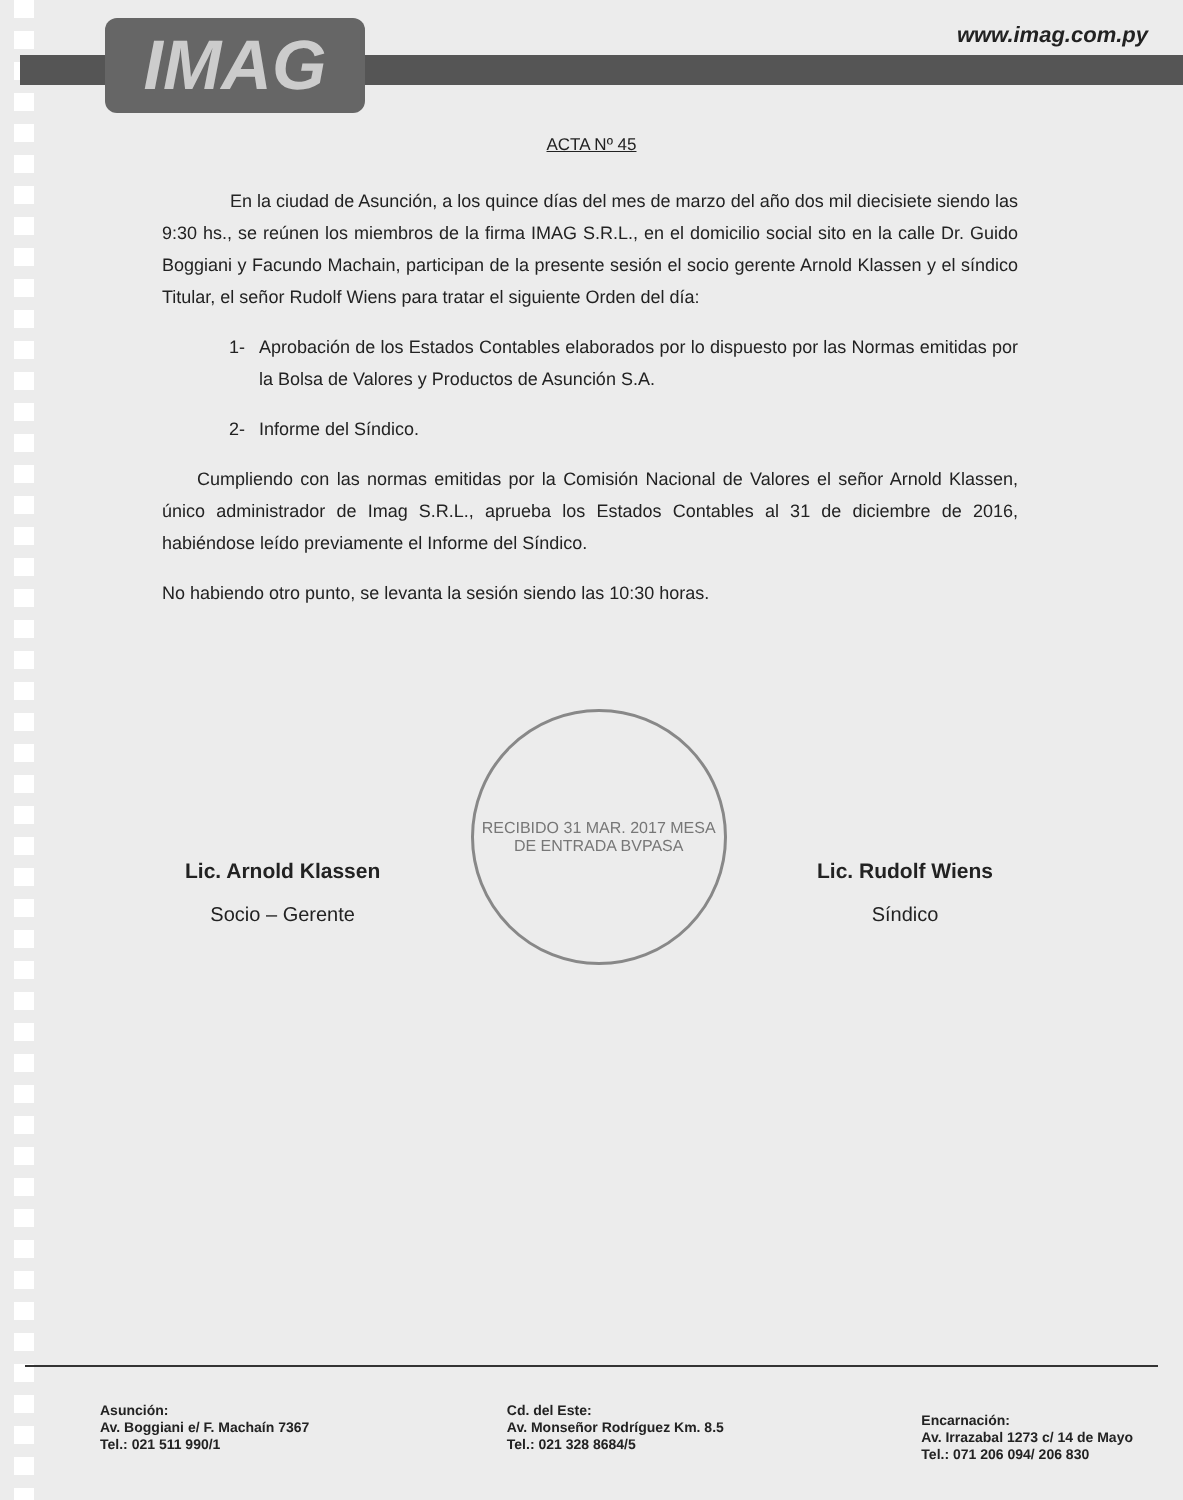IMAG www.imag.com.py
ACTA Nº 45
En la ciudad de Asunción, a los quince días del mes de marzo del año dos mil diecisiete siendo las 9:30 hs., se reúnen los miembros de la firma IMAG S.R.L., en el domicilio social sito en la calle Dr. Guido Boggiani y Facundo Machain, participan de la presente sesión el socio gerente Arnold Klassen y el síndico Titular, el señor Rudolf Wiens para tratar el siguiente Orden del día:
1- Aprobación de los Estados Contables elaborados por lo dispuesto por las Normas emitidas por la Bolsa de Valores y Productos de Asunción S.A.
2- Informe del Síndico.
Cumpliendo con las normas emitidas por la Comisión Nacional de Valores el señor Arnold Klassen, único administrador de Imag S.R.L., aprueba los Estados Contables al 31 de diciembre de 2016, habiéndose leído previamente el Informe del Síndico.
No habiendo otro punto, se levanta la sesión siendo las 10:30 horas.
Lic. Arnold Klassen
Socio – Gerente
RECIBIDO 31 MAR. 2017 MESA DE ENTRADA BVPASA
Lic. Rudolf Wiens
Síndico
Asunción:
Av. Boggiani e/ F. Machaín 7367
Tel.: 021 511 990/1
Cd. del Este:
Av. Monseñor Rodríguez Km. 8.5
Tel.: 021 328 8684/5
Encarnación:
Av. Irrazabal 1273 c/ 14 de Mayo
Tel.: 071 206 094/ 206 830